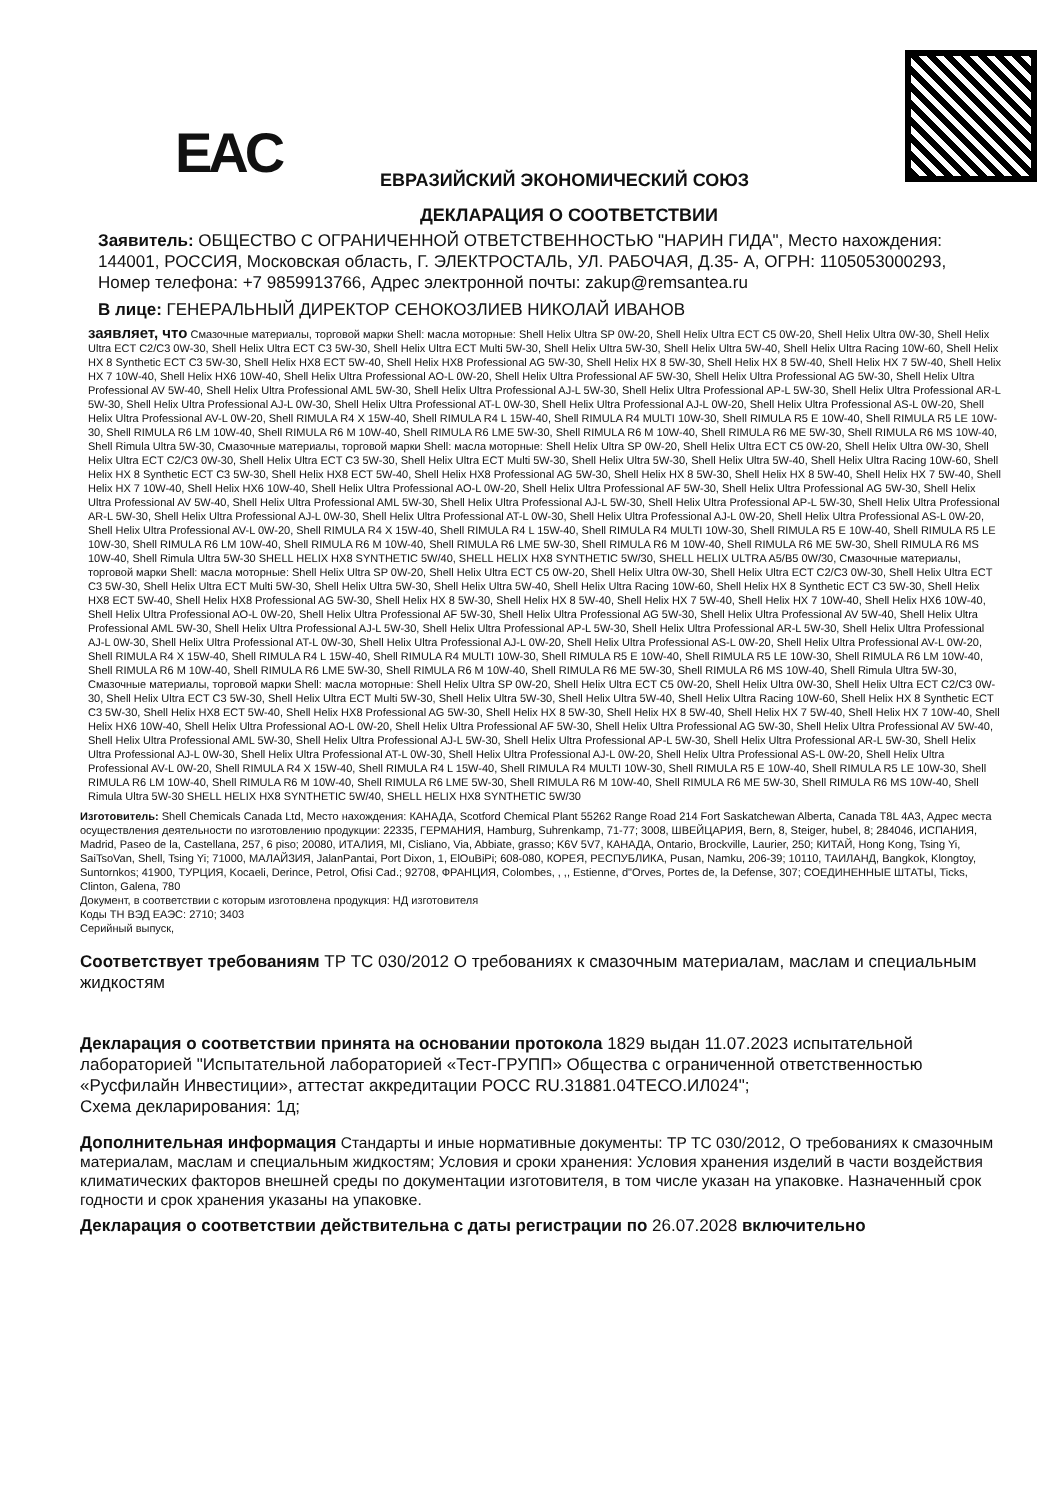EAC ЕВРАЗИЙСКИЙ ЭКОНОМИЧЕСКИЙ СОЮЗ
ДЕКЛАРАЦИЯ О СООТВЕТСТВИИ
Заявитель: ОБЩЕСТВО С ОГРАНИЧЕННОЙ ОТВЕТСТВЕННОСТЬЮ "НАРИН ГИДА", Место нахождения: 144001, РОССИЯ, Московская область, Г. ЭЛЕКТРОСТАЛЬ, УЛ. РАБОЧАЯ, Д.35- А, ОГРН: 1105053000293, Номер телефона: +7 9859913766, Адрес электронной почты: zakup@remsantea.ru
В лице: ГЕНЕРАЛЬНЫЙ ДИРЕКТОР СЕНОКОЗЛИЕВ НИКОЛАЙ ИВАНОВ
заявляет, что Смазочные материалы, торговой марки Shell: масла моторные: Shell Helix Ultra SP 0W-20, Shell Helix Ultra ECT C5 0W-20, Shell Helix Ultra 0W-30, Shell Helix Ultra ECT C2/C3 0W-30, Shell Helix Ultra ECT C3 5W-30, Shell Helix Ultra ECT Multi 5W-30, Shell Helix Ultra 5W-30, Shell Helix Ultra 5W-40, Shell Helix Ultra Racing 10W-60, Shell Helix HX 8 Synthetic ECT C3 5W-30, Shell Helix HX8 ECT 5W-40, Shell Helix HX8 Professional AG 5W-30, Shell Helix HX 8 5W-30, Shell Helix HX 8 5W-40, Shell Helix HX 7 5W-40, Shell Helix HX 7 10W-40, Shell Helix HX6 10W-40, Shell Helix Ultra Professional AO-L 0W-20, Shell Helix Ultra Professional AF 5W-30, Shell Helix Ultra Professional AG 5W-30, Shell Helix Ultra Professional AV 5W-40, Shell Helix Ultra Professional AML 5W-30, Shell Helix Ultra Professional AJ-L 5W-30, Shell Helix Ultra Professional AP-L 5W-30, Shell Helix Ultra Professional AR-L 5W-30, Shell Helix Ultra Professional AJ-L 0W-30, Shell Helix Ultra Professional AT-L 0W-30, Shell Helix Ultra Professional AJ-L 0W-20, Shell Helix Ultra Professional AS-L 0W-20, Shell Helix Ultra Professional AV-L 0W-20, Shell RIMULA R4 X 15W-40, Shell RIMULA R4 L 15W-40, Shell RIMULA R4 MULTI 10W-30, Shell RIMULA R5 E 10W-40, Shell RIMULA R5 LE 10W-30, Shell RIMULA R6 LM 10W-40, Shell RIMULA R6 M 10W-40, Shell RIMULA R6 LME 5W-30, Shell RIMULA R6 M 10W-40, Shell RIMULA R6 ME 5W-30, Shell RIMULA R6 MS 10W-40, Shell Rimula Ultra 5W-30, Смазочные материалы, торговой марки Shell: масла моторные: Shell Helix Ultra SP 0W-20, Shell Helix Ultra ECT C5 0W-20, Shell Helix Ultra 0W-30, Shell Helix Ultra ECT C2/C3 0W-30, Shell Helix Ultra ECT C3 5W-30, Shell Helix Ultra ECT Multi 5W-30, Shell Helix Ultra 5W-30, Shell Helix Ultra 5W-40, Shell Helix Ultra Racing 10W-60, Shell Helix HX 8 Synthetic ECT C3 5W-30, Shell Helix HX8 ECT 5W-40, Shell Helix HX8 Professional AG 5W-30, Shell Helix HX 8 5W-30, Shell Helix HX 8 5W-40, Shell Helix HX 7 5W-40, Shell Helix HX 7 10W-40, Shell Helix HX6 10W-40, Shell Helix Ultra Professional AO-L 0W-20, Shell Helix Ultra Professional AF 5W-30, Shell Helix Ultra Professional AG 5W-30, Shell Helix Ultra Professional AV 5W-40, Shell Helix Ultra Professional AML 5W-30, Shell Helix Ultra Professional AJ-L 5W-30, Shell Helix Ultra Professional AP-L 5W-30, Shell Helix Ultra Professional AR-L 5W-30, Shell Helix Ultra Professional AJ-L 0W-30, Shell Helix Ultra Professional AT-L 0W-30, Shell Helix Ultra Professional AJ-L 0W-20, Shell Helix Ultra Professional AS-L 0W-20, Shell Helix Ultra Professional AV-L 0W-20, Shell RIMULA R4 X 15W-40, Shell RIMULA R4 L 15W-40, Shell RIMULA R4 MULTI 10W-30, Shell RIMULA R5 E 10W-40, Shell RIMULA R5 LE 10W-30, Shell RIMULA R6 LM 10W-40, Shell RIMULA R6 M 10W-40, Shell RIMULA R6 LME 5W-30, Shell RIMULA R6 M 10W-40, Shell RIMULA R6 ME 5W-30, Shell RIMULA R6 MS 10W-40, Shell Rimula Ultra 5W-30 SHELL HELIX HX8 SYNTHETIC 5W/40, SHELL HELIX HX8 SYNTHETIC 5W/30, SHELL HELIX ULTRA A5/B5 0W/30, Смазочные материалы, торговой марки Shell: масла моторные: Shell Helix Ultra SP 0W-20, Shell Helix Ultra ECT C5 0W-20, Shell Helix Ultra 0W-30, Shell Helix Ultra ECT C2/C3 0W-30, Shell Helix Ultra ECT C3 5W-30, Shell Helix Ultra ECT Multi 5W-30, Shell Helix Ultra 5W-30, Shell Helix Ultra 5W-40, Shell Helix Ultra Racing 10W-60, Shell Helix HX 8 Synthetic ECT C3 5W-30, Shell Helix HX8 ECT 5W-40, Shell Helix HX8 Professional AG 5W-30, Shell Helix HX 8 5W-30, Shell Helix HX 8 5W-40, Shell Helix HX 7 5W-40, Shell Helix HX 7 10W-40, Shell Helix HX6 10W-40, Shell Helix Ultra Professional AO-L 0W-20, Shell Helix Ultra Professional AF 5W-30, Shell Helix Ultra Professional AG 5W-30, Shell Helix Ultra Professional AV 5W-40, Shell Helix Ultra Professional AML 5W-30, Shell Helix Ultra Professional AJ-L 5W-30, Shell Helix Ultra Professional AP-L 5W-30, Shell Helix Ultra Professional AR-L 5W-30, Shell Helix Ultra Professional AJ-L 0W-30, Shell Helix Ultra Professional AT-L 0W-30, Shell Helix Ultra Professional AJ-L 0W-20, Shell Helix Ultra Professional AS-L 0W-20, Shell Helix Ultra Professional AV-L 0W-20, Shell RIMULA R4 X 15W-40, Shell RIMULA R4 L 15W-40, Shell RIMULA R4 MULTI 10W-30, Shell RIMULA R5 E 10W-40, Shell RIMULA R5 LE 10W-30, Shell RIMULA R6 LM 10W-40, Shell RIMULA R6 M 10W-40, Shell RIMULA R6 LME 5W-30, Shell RIMULA R6 M 10W-40, Shell RIMULA R6 ME 5W-30, Shell RIMULA R6 MS 10W-40, Shell Rimula Ultra 5W-30, Смазочные материалы, торговой марки Shell: масла моторные: Shell Helix Ultra SP 0W-20, Shell Helix Ultra ECT C5 0W-20, Shell Helix Ultra 0W-30, Shell Helix Ultra ECT C2/C3 0W-30, Shell Helix Ultra ECT C3 5W-30, Shell Helix Ultra ECT Multi 5W-30, Shell Helix Ultra 5W-30, Shell Helix Ultra 5W-40, Shell Helix Ultra Racing 10W-60, Shell Helix HX 8 Synthetic ECT C3 5W-30, Shell Helix HX8 ECT 5W-40, Shell Helix HX8 Professional AG 5W-30, Shell Helix HX 8 5W-30, Shell Helix HX 8 5W-40, Shell Helix HX 7 5W-40, Shell Helix HX 7 10W-40, Shell Helix HX6 10W-40, Shell Helix Ultra Professional AO-L 0W-20, Shell Helix Ultra Professional AF 5W-30, Shell Helix Ultra Professional AG 5W-30, Shell Helix Ultra Professional AV 5W-40, Shell Helix Ultra Professional AML 5W-30, Shell Helix Ultra Professional AJ-L 5W-30, Shell Helix Ultra Professional AP-L 5W-30, Shell Helix Ultra Professional AR-L 5W-30, Shell Helix Ultra Professional AJ-L 0W-30, Shell Helix Ultra Professional AT-L 0W-30, Shell Helix Ultra Professional AJ-L 0W-20, Shell Helix Ultra Professional AS-L 0W-20, Shell Helix Ultra Professional AV-L 0W-20, Shell RIMULA R4 X 15W-40, Shell RIMULA R4 L 15W-40, Shell RIMULA R4 MULTI 10W-30, Shell RIMULA R5 E 10W-40, Shell RIMULA R5 LE 10W-30, Shell RIMULA R6 LM 10W-40, Shell RIMULA R6 M 10W-40, Shell RIMULA R6 LME 5W-30, Shell RIMULA R6 M 10W-40, Shell RIMULA R6 ME 5W-30, Shell RIMULA R6 MS 10W-40, Shell Rimula Ultra 5W-30 SHELL HELIX HX8 SYNTHETIC 5W/40, SHELL HELIX HX8 SYNTHETIC 5W/30
Изготовитель: Shell Chemicals Canada Ltd, Место нахождения: КАНАДА, Scotford Chemical Plant 55262 Range Road 214 Fort Saskatchewan Alberta, Canada T8L 4A3, Адрес места осуществления деятельности по изготовлению продукции: 22335, ГЕРМАНИЯ, Hamburg, Suhrenkamp, 71-77; 3008, ШВЕЙЦАРИЯ, Bern, 8, Steiger, hubel, 8; 284046, ИСПАНИЯ, Madrid, Paseo de la, Castellana, 257, 6 piso; 20080, ИТАЛИЯ, MI, Cisliano, Via, Abbiate, grasso; K6V 5V7, КАНАДА, Ontario, Brockville, Laurier, 250; КИТАЙ, Hong Kong, Tsing Yi, SaiTsoVan, Shell, Tsing Yi; 71000, МАЛАЙЗИЯ, JalanPantai, Port Dixon, 1, ElOuBiPi; 608-080, КОРЕЯ, РЕСПУБЛИКА, Pusan, Namku, 206-39; 10110, ТАИЛАНД, Bangkok, Klongtoy, Suntornkos; 41900, ТУРЦИЯ, Kocaeli, Derince, Petrol, Ofisi Cad.; 92708, ФРАНЦИЯ, Colombes, , ,, Estienne, d"Orves, Portes de, la Defense, 307; СОЕДИНЕННЫЕ ШТАТЫ, Ticks, Clinton, Galena, 780
Документ, в соответствии с которым изготовлена продукция: НД изготовителя
Коды ТН ВЭД ЕАЭС: 2710; 3403
Серийный выпуск,
Соответствует требованиям ТР ТС 030/2012 О требованиях к смазочным материалам, маслам и специальным жидкостям
Декларация о соответствии принята на основании протокола 1829 выдан 11.07.2023 испытательной лабораторией "Испытательной лабораторией «Тест-ГРУПП» Общества с ограниченной ответственностью «Русфилайн Инвестиции», аттестат аккредитации РОСС RU.31881.04ТЕСО.ИЛ024";
Схема декларирования: 1д;
Дополнительная информация Стандарты и иные нормативные документы: ТР ТС 030/2012, О требованиях к смазочным материалам, маслам и специальным жидкостям; Условия и сроки хранения: Условия хранения изделий в части воздействия климатических факторов внешней среды по документации изготовителя, в том числе указан на упаковке. Назначенный срок годности и срок хранения указаны на упаковке.
Декларация о соответствии действительна с даты регистрации по 26.07.2028 включительно